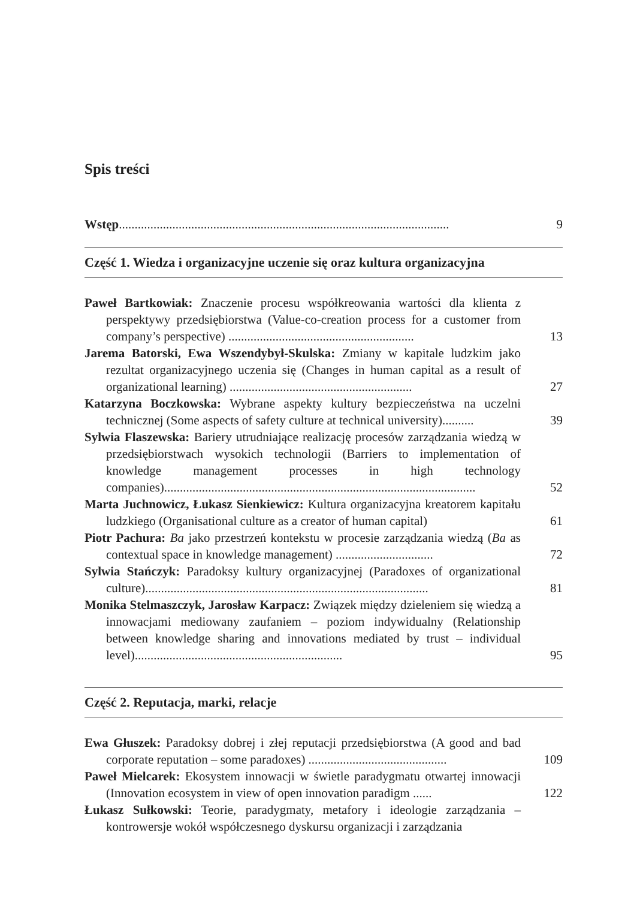Spis treści
Wstęp.........................................................................................................
9
Część 1. Wiedza i organizacyjne uczenie się oraz kultura organizacyjna
Paweł Bartkowiak: Znaczenie procesu współkreowania wartości dla klienta z perspektywy przedsiębiorstwa (Value-co-creation process for a customer from company’s perspective) ...........................................................
13
Jarema Batorski, Ewa Wszendybył-Skulska: Zmiany w kapitale ludzkim jako rezultat organizacyjnego uczenia się (Changes in human capital as a result of organizational learning) ..........................................................
27
Katarzyna Boczkowska: Wybrane aspekty kultury bezpieczeństwa na uczelni technicznej (Some aspects of safety culture at technical university)..........
39
Sylwia Flaszewska: Bariery utrudniające realizację procesów zarządzania wiedzą w przedsiębiorstwach wysokich technologii (Barriers to implementation of knowledge management processes in high technology companies)...................................................................................................
52
Marta Juchnowicz, Łukasz Sienkiewicz: Kultura organizacyjna kreatorem kapitału ludzkiego (Organisational culture as a creator of human capital)
61
Piotr Pachura: Ba jako przestrzeń kontekstu w procesie zarządzania wiedzą (Ba as contextual space in knowledge management) ...............................
72
Sylwia Stańczyk: Paradoksy kultury organizacyjnej (Paradoxes of organizational culture)..........................................................................................
81
Monika Stelmaszczyk, Jarosław Karpacz: Związek między dzieleniem się wiedzą a innowacjami mediowany zaufaniem – poziom indywidualny (Relationship between knowledge sharing and innovations mediated by trust – individual level)..................................................................
95
Część 2. Reputacja, marki, relacje
Ewa Głuszek: Paradoksy dobrej i złej reputacji przedsiębiorstwa (A good and bad corporate reputation – some paradoxes) ............................................
109
Paweł Mielcarek: Ekosystem innowacji w świetle paradygmatu otwartej innowacji (Innovation ecosystem in view of open innovation paradigm ......
122
Łukasz Sułkowski: Teorie, paradygmaty, metafory i ideologie zarządzania – kontrowersje wokół współczesnego dyskursu organizacji i zarządzania